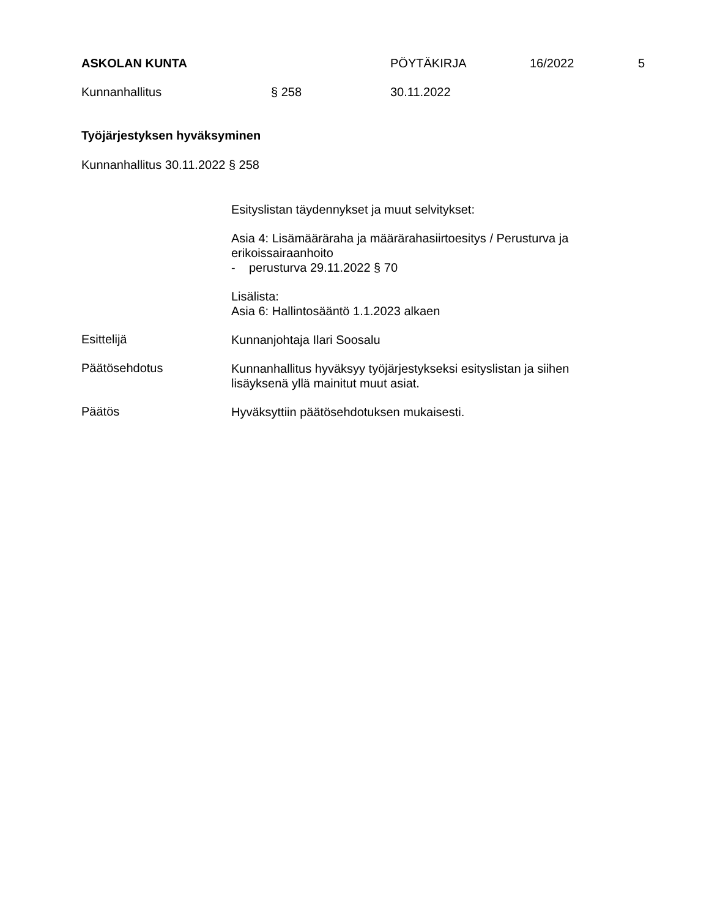ASKOLAN KUNTA PÖYTÄKIRJA 16/2022 5
Kunnanhallitus § 258 30.11.2022
Työjärjestyksen hyväksyminen
Kunnanhallitus 30.11.2022 § 258
Esityslistan täydennykset ja muut selvitykset:
Asia 4: Lisämääräraha ja määrärahasiirtoesitys / Perusturva ja erikoissairaanhoito
- perusturva 29.11.2022 § 70
Lisälista:
Asia 6: Hallintosääntö 1.1.2023 alkaen
Esittelijä Kunnanjohtaja Ilari Soosalu
Päätösehdotus
Kunnanhallitus hyväksyy työjärjestykseksi esityslistan ja siihen lisäyksenä yllä mainitut muut asiat.
Päätös Hyväksyttiin päätösehdotuksen mukaisesti.